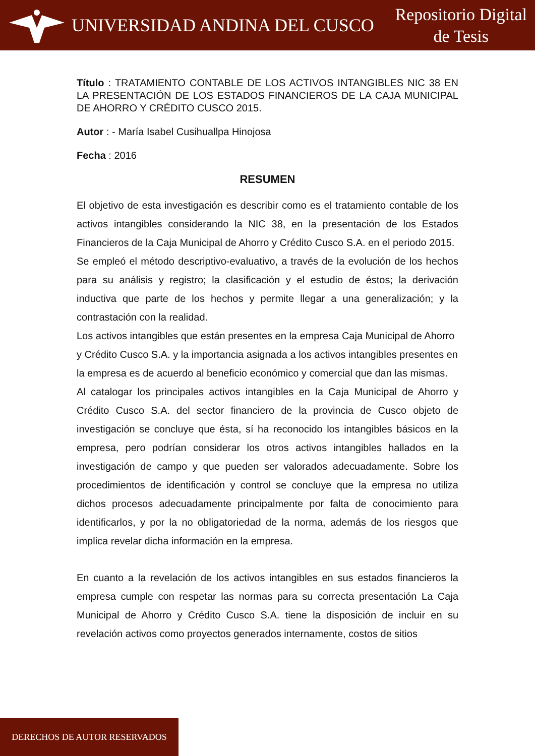UNIVERSIDAD ANDINA DEL CUSCO
Repositorio Digital
de Tesis
Título : TRATAMIENTO CONTABLE DE LOS ACTIVOS INTANGIBLES NIC 38 EN LA PRESENTACIÓN DE LOS ESTADOS FINANCIEROS DE LA CAJA MUNICIPAL DE AHORRO Y CRÉDITO CUSCO 2015.
Autor : - María Isabel Cusihuallpa Hinojosa
Fecha : 2016
RESUMEN
El objetivo de esta investigación es describir como es el tratamiento contable de los activos intangibles considerando la NIC 38, en la presentación de los Estados Financieros de la Caja Municipal de Ahorro y Crédito Cusco S.A. en el periodo 2015.
Se empleó el método descriptivo-evaluativo, a través de la evolución de los hechos para su análisis y registro; la clasificación y el estudio de éstos; la derivación inductiva que parte de los hechos y permite llegar a una generalización; y la contrastación con la realidad.
Los activos intangibles que están presentes en la empresa Caja Municipal de Ahorro y Crédito Cusco S.A. y la importancia asignada a los activos intangibles presentes en la empresa es de acuerdo al beneficio económico y comercial que dan las mismas.
Al catalogar los principales activos intangibles en la Caja Municipal de Ahorro y Crédito Cusco S.A. del sector financiero de la provincia de Cusco objeto de investigación se concluye que ésta, sí ha reconocido los intangibles básicos en la empresa, pero podrían considerar los otros activos intangibles hallados en la investigación de campo y que pueden ser valorados adecuadamente. Sobre los procedimientos de identificación y control se concluye que la empresa no utiliza dichos procesos adecuadamente principalmente por falta de conocimiento para identificarlos, y por la no obligatoriedad de la norma, además de los riesgos que implica revelar dicha información en la empresa.
En cuanto a la revelación de los activos intangibles en sus estados financieros la empresa cumple con respetar las normas para su correcta presentación La Caja Municipal de Ahorro y Crédito Cusco S.A. tiene la disposición de incluir en su revelación activos como proyectos generados internamente, costos de sitios
DERECHOS DE AUTOR RESERVADOS